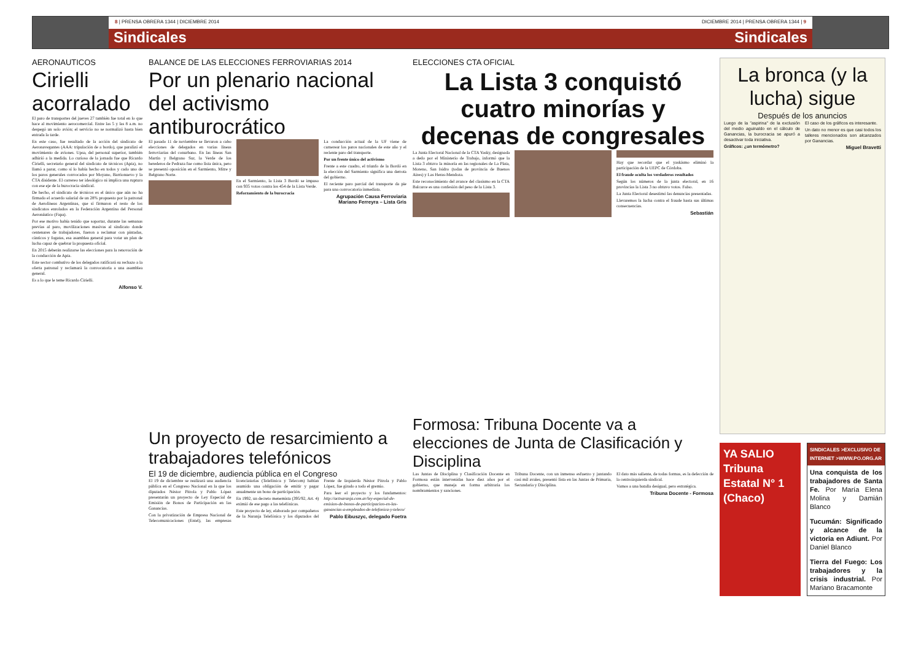8 | PRENSA OBRERA 1344 | DICIEMBRE 2014 DICIEMBRE 2014 | PRENSA OBRERA 1344 | 9
Sindicales Sindicales
AERONAUTICOS
Cirielli acorralado
El paro de transportes del jueves 27 también fue total en lo que hace al movimiento aerocomercial. Entre las 5 y las 8 a.m. no despegó un solo avión; el servicio no se normalizó hasta bien entrada la tarde.
En este caso, fue resultado de la acción del sindicato de Aeronavegantes (AAA: tripulación de a bordo), que paralizó el movimiento de aviones. Upsa, del personal superior, también adhirió a la medida. Lo curioso de la jornada fue que Ricardo Cirielli, secretario general del sindicato de técnicos (Apta), no llamó a parar, como sí lo había hecho en todos y cado uno de los paros generales convocados por Moyano, Barrionuevo y la CTA disidente. El carrereo ter ideológico ni implica una ruptura con ese eje de la burocracia sindical.
De hecho, el sindicato de técnicos es el único que aún no ha firmado el acuerdo salarial de un 28% propuesto por la patronal de Aerolíneas Argentinas, que sí firmaron el resto de los sindicatos enrolados en la Federación Argentina del Personal Aeronáutico (Fapa).
Por ese motivo había tenido que soportar, durante las semanas previas al paro, movilizaciones masivas al sindicato donde centenares de trabajadores, fueron a reclamar con pintadas, cánticos y fogatas, esa asamblea general para votar un plan de lucha capaz de quebrar la propuesta oficial.
En 2015 deberán realizarse las elecciones para la renovación de la conducción de Apta.
Este sector combativo de los delegados ratificará su rechazo a la oferta patronal y reclamará la convocatoria a una asamblea general.
Es a lo que le teme Ricardo Cirielli.
Alfonso V.
BALANCE DE LAS ELECCIONES FERROVIARIAS 2014
Por un plenario nacional del activismo antiburocrático
El pasado 11 de noviembre se llevaron a cabo elecciones de delegados en varias líneas ferroviarias del conurbano. En las líneas San Martín y Belgrano Sur, la Verde de los herederos de Pedraza fue como lista única, pero se presentó oposición en el Sarmiento, Mitre y Belgrano Norte.
En el Sarmiento, la Lista 3 Bordó se impuso con 935 votos contra los 454 de la Lista Verde.
Reforzamiento de la burocracia
La conducción actual de la UF viene de carnerear los paros nacionales de este año y el reciente paro del transporte.
Por un frente único del activismo
Frente a este cuadro, el triunfo de la Bordó en la elección del Sarmiento significa una derrota del gobierno.
El reciente paro parcial del transporte da pie para una convocatoria inmediata.
Agrupación Causa Ferroviaria Mariano Ferreyra – Lista Gris
Un proyecto de resarcimiento a trabajadores telefónicos
El 19 de diciembre, audiencia pública en el Congreso
El 19 de diciembre se realizará una audiencia pública en el Congreso Nacional en la que los diputados Néstor Pitrola y Pablo López presentarán un proyecto de Ley Especial de Emisión de Bonos de Participación en las Ganancias.
Con la privatización de Empresa Nacional de Telecomunicaciones (Entel), las empresas licenciatarias (Telefónica y Telecom) habían asumido una obligación de emitir y pagar anualmente un bono de participación.
En 1992, un decreto menemista (395/92, Art. 4) eximió de ese pago a las telefónicas.
Este proyecto de ley, elaborado por compañeros de la Naranja Telefónica y los diputados del Frente de Izquierda Néstor Pitrola y Pablo López, fue girado a todo el gremio.
Para leer el proyecto y los fundamentos: http://actnaranja.com.ar/ley-especial-de-emision-de-bonos-de-participacion-en-las-ganancias-a-empleados-de-telefonica-y-teleco/
Pablo Eibuszyc, delegado Foetra
ELECCIONES CTA OFICIAL
La Lista 3 conquistó cuatro minorías y decenas de congresales
La Junta Electoral Nacional de la CTA Yasky, designada a dedo por el Ministerio de Trabajo, informó que la Lista 3 obtuvo la minoría en las regionales de La Plata, Moreno, San Isidro (todas de provincia de Buenos Aires) y Las Heras-Mendoza.
Este reconocimiento del avance del clasismo en la CTA Balcarce es una confesión del peso de la Lista 3.
Hay que recordar que el yaskismo eliminó la participación de la UEPC de Córdoba.
El fraude oculta los verdaderos resultados
Según los números de la junta electoral, en 16 provincias la Lista 3 no obtuvo votos. Falso.
La Junta Electoral desestimó las denuncias presentadas.
Llevaremos la lucha contra el fraude hasta sus últimas consecuencias.
Sebastián
Formosa: Tribuna Docente va a elecciones de Junta de Clasificación y Disciplina
Las Juntas de Disciplina y Clasificación Docente en Formosa están intervenidas hace diez años por el gobierno, que maneja en forma arbitraria los nombramientos y sanciones.
Tribuna Docente, con un inmenso esfuerzo y juntando casi mil avales, presentó lista en las Juntas de Primaria, Secundaria y Disciplina.
El dato más saliente, de todas formas, es la defección de la centroizquierda sindical.
Vamos a una batalla desigual, pero estratégica.
Tribuna Docente - Formosa
La bronca (y la lucha) sigue
Después de los anuncios
Luego de la "aspirina" de la exclusión del medio aguinaldo en el cálculo de Ganancias, la burocracia se apuró a desactivar toda iniciativa.
Gráficos: ¿un termómetro?
El caso de los gráficos es interesante.
Un dato no menor es que casi todos los talleres mencionados son alcanzados por Ganancias.
Miguel Bravetti
YA SALIO
Tribuna Estatal N° 1
(Chaco)
SINDICALES >EXCLUSIVO DE INTERNET >WWW.PO.ORG.AR
Una conquista de los trabajadores de Santa Fe. Por María Elena Molina y Damián Blanco
Tucumán: Significado y alcance de la victoria en Adiunt. Por Daniel Blanco
Tierra del Fuego: Los trabajadores y la crisis industrial. Por Mariano Bracamonte